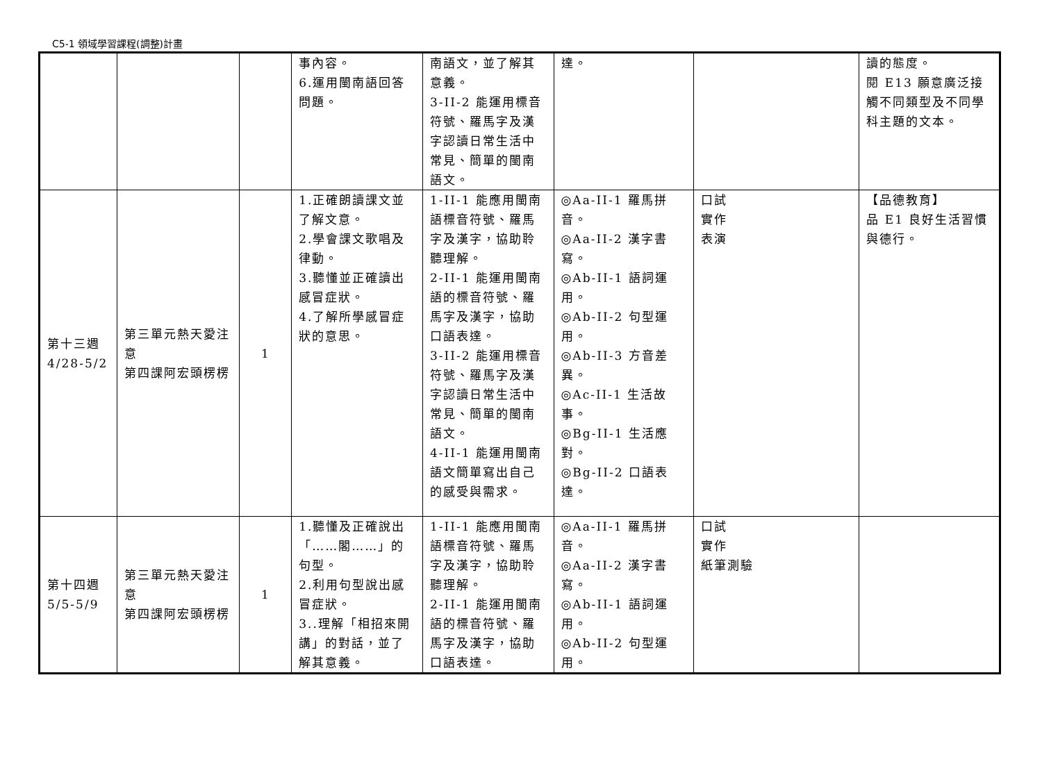C5-1 領域學習課程(調整)計畫
| | | | 事內容。 6.運用閩南語回答問題。 | 南語文，並了解其意義。 3-II-2 能運用標音符號、羅馬字及漢字認讀日常生活中常見、簡單的閩南語文。 | 達。 | | 讀的態度。 閱 E13 願意廣泛接觸不同類型及不同學科主題的文本。 |
| 第十三週 4/28-5/2 | 第三單元熱天愛注意 第四課阿宏頭楞楞 | 1 | 1.正確朗讀課文並了解文意。 2.學會課文歌唱及律動。 3.聽懂並正確讀出感冒症狀。 4.了解所學感冒症狀的意思。 | 1-II-1 能應用閩南語標音符號、羅馬字及漢字，協助聆聽理解。 2-II-1 能運用閩南語的標音符號、羅馬字及漢字，協助口語表達。 3-II-2 能運用標音符號、羅馬字及漢字認讀日常生活中常見、簡單的閩南語文。 4-II-1 能運用閩南語文簡單寫出自己的感受與需求。 | ◎Aa-II-1 羅馬拼音。 ◎Aa-II-2 漢字書寫。 ◎Ab-II-1 語詞運用。 ◎Ab-II-2 句型運用。 ◎Ab-II-3 方音差異。 ◎Ac-II-1 生活故事。 ◎Bg-II-1 生活應對。 ◎Bg-II-2 口語表達。 | 口試 實作 表演 | 【品德教育】 品 E1 良好生活習慣與德行。 |
| 第十四週 5/5-5/9 | 第三單元熱天愛注意 第四課阿宏頭楞楞 | 1 | 1.聽懂及正確說出「……閣……」的句型。 2.利用句型說出感冒症狀。 3..理解「相招來開講」的對話，並了解其意義。 | 1-II-1 能應用閩南語標音符號、羅馬字及漢字，協助聆聽理解。 2-II-1 能運用閩南語的標音符號、羅馬字及漢字，協助口語表達。 | ◎Aa-II-1 羅馬拼音。 ◎Aa-II-2 漢字書寫。 ◎Ab-II-1 語詞運用。 ◎Ab-II-2 句型運用。 | 口試 實作 紙筆測驗 | |